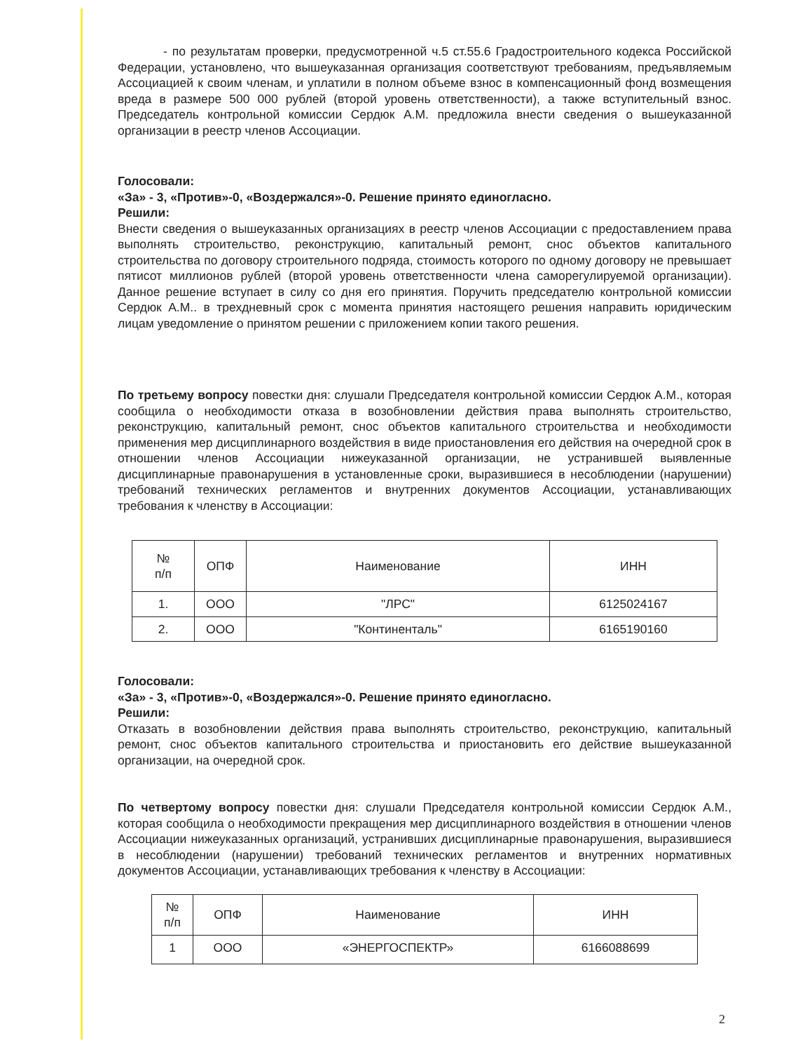- по результатам проверки, предусмотренной ч.5 ст.55.6 Градостроительного кодекса Российской Федерации, установлено, что вышеуказанная организация соответствуют требованиям, предъявляемым Ассоциацией к своим членам, и уплатили в полном объеме взнос в компенсационный фонд возмещения вреда в размере 500 000 рублей (второй уровень ответственности), а также вступительный взнос. Председатель контрольной комиссии Сердюк А.М. предложила внести сведения о вышеуказанной организации в реестр членов Ассоциации.
Голосовали:
«За» - 3, «Против»-0, «Воздержался»-0. Решение принято единогласно.
Решили:
Внести сведения о вышеуказанных организациях в реестр членов Ассоциации с предоставлением права выполнять строительство, реконструкцию, капитальный ремонт, снос объектов капитального строительства по договору строительного подряда, стоимость которого по одному договору не превышает пятисот миллионов рублей (второй уровень ответственности члена саморегулируемой организации). Данное решение вступает в силу со дня его принятия. Поручить председателю контрольной комиссии Сердюк А.М.. в трехдневный срок с момента принятия настоящего решения направить юридическим лицам уведомление о принятом решении с приложением копии такого решения.
По третьему вопросу повестки дня: слушали Председателя контрольной комиссии Сердюк А.М., которая сообщила о необходимости отказа в возобновлении действия права выполнять строительство, реконструкцию, капитальный ремонт, снос объектов капитального строительства и необходимости применения мер дисциплинарного воздействия в виде приостановления его действия на очередной срок в отношении членов Ассоциации нижеуказанной организации, не устранившей выявленные дисциплинарные правонарушения в установленные сроки, выразившиеся в несоблюдении (нарушении) требований технических регламентов и внутренних документов Ассоциации, устанавливающих требования к членству в Ассоциации:
| № п/п | ОПФ | Наименование | ИНН |
| 1. | ООО | "ЛРС" | 6125024167 |
| 2. | ООО | "Континенталь" | 6165190160 |
Голосовали:
«За» - 3, «Против»-0, «Воздержался»-0. Решение принято единогласно.
Решили:
Отказать в возобновлении действия права выполнять строительство, реконструкцию, капитальный ремонт, снос объектов капитального строительства и приостановить его действие вышеуказанной организации, на очередной срок.
По четвертому вопросу повестки дня: слушали Председателя контрольной комиссии Сердюк А.М., которая сообщила о необходимости прекращения мер дисциплинарного воздействия в отношении членов Ассоциации нижеуказанных организаций, устранивших дисциплинарные правонарушения, выразившиеся в несоблюдении (нарушении) требований технических регламентов и внутренних нормативных документов Ассоциации, устанавливающих требования к членству в Ассоциации:
| № п/п | ОПФ | Наименование | ИНН |
| 1 | ООО | «ЭНЕРГОСПЕКТР» | 6166088699 |
2